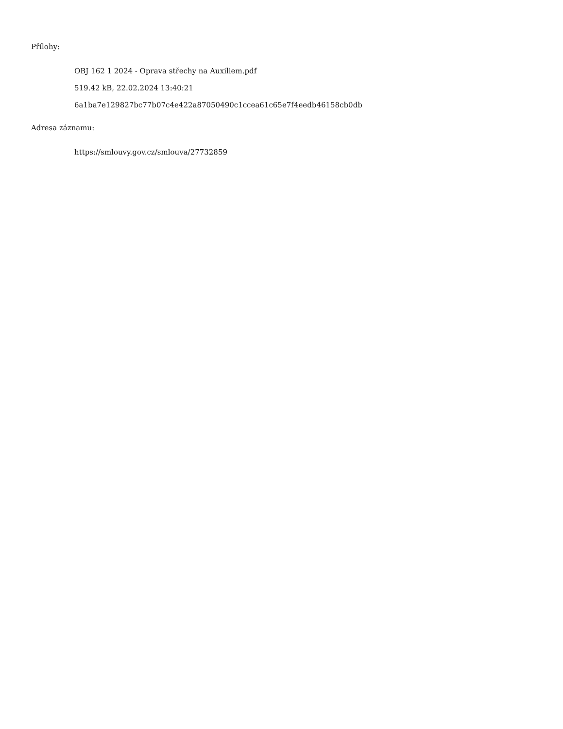Přílohy:
OBJ 162 1 2024 - Oprava střechy na Auxiliem.pdf
519.42 kB, 22.02.2024 13:40:21
6a1ba7e129827bc77b07c4e422a87050490c1ccea61c65e7f4eedb46158cb0db
Adresa záznamu:
https://smlouvy.gov.cz/smlouva/27732859